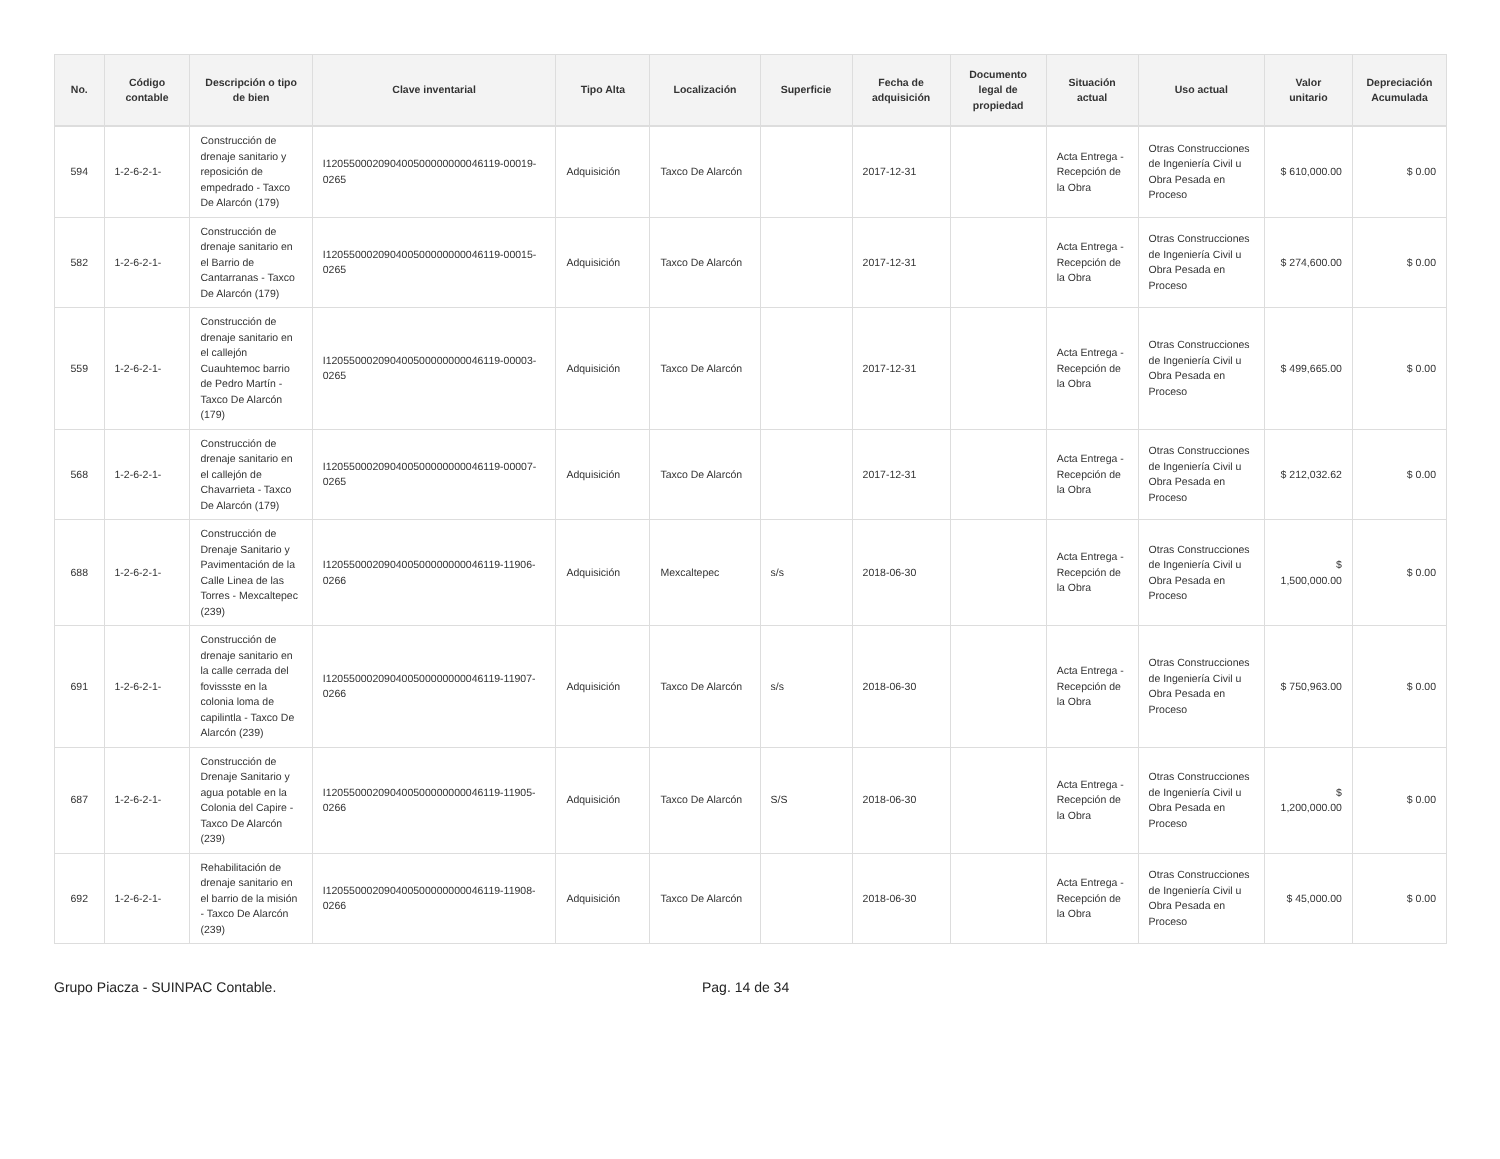| No. | Código contable | Descripción o tipo de bien | Clave inventarial | Tipo Alta | Localización | Superficie | Fecha de adquisición | Documento legal de propiedad | Situación actual | Uso actual | Valor unitario | Depreciación Acumulada |
| --- | --- | --- | --- | --- | --- | --- | --- | --- | --- | --- | --- | --- |
| 594 | 1-2-6-2-1- | Construcción de drenaje sanitario y reposición de empedrado - Taxco De Alarcón (179) | I120550002090400500000000046119-00019-0265 | Adquisición | Taxco De Alarcón | | 2017-12-31 | | Acta Entrega - Recepción de la Obra | Otras Construcciones de Ingeniería Civil u Obra Pesada en Proceso | $ 610,000.00 | $ 0.00 |
| 582 | 1-2-6-2-1- | Construcción de drenaje sanitario en el Barrio de Cantarranas - Taxco De Alarcón (179) | I120550002090400500000000046119-00015-0265 | Adquisición | Taxco De Alarcón | | 2017-12-31 | | Acta Entrega - Recepción de la Obra | Otras Construcciones de Ingeniería Civil u Obra Pesada en Proceso | $ 274,600.00 | $ 0.00 |
| 559 | 1-2-6-2-1- | Construcción de drenaje sanitario en el callejón Cuauhtemoc barrio de Pedro Martín - Taxco De Alarcón (179) | I120550002090400500000000046119-00003-0265 | Adquisición | Taxco De Alarcón | | 2017-12-31 | | Acta Entrega - Recepción de la Obra | Otras Construcciones de Ingeniería Civil u Obra Pesada en Proceso | $ 499,665.00 | $ 0.00 |
| 568 | 1-2-6-2-1- | Construcción de drenaje sanitario en el callejón de Chavarrieta - Taxco De Alarcón (179) | I120550002090400500000000046119-00007-0265 | Adquisición | Taxco De Alarcón | | 2017-12-31 | | Acta Entrega - Recepción de la Obra | Otras Construcciones de Ingeniería Civil u Obra Pesada en Proceso | $ 212,032.62 | $ 0.00 |
| 688 | 1-2-6-2-1- | Construcción de Drenaje Sanitario y Pavimentación de la Calle Linea de las Torres - Mexcaltepec (239) | I120550002090400500000000046119-11906-0266 | Adquisición | Mexcaltepec | s/s | 2018-06-30 | | Acta Entrega - Recepción de la Obra | Otras Construcciones de Ingeniería Civil u Obra Pesada en Proceso | $ 1,500,000.00 | $ 0.00 |
| 691 | 1-2-6-2-1- | Construcción de drenaje sanitario en la calle cerrada del fovissste en la colonia loma de capilintla - Taxco De Alarcón (239) | I120550002090400500000000046119-11907-0266 | Adquisición | Taxco De Alarcón | s/s | 2018-06-30 | | Acta Entrega - Recepción de la Obra | Otras Construcciones de Ingeniería Civil u Obra Pesada en Proceso | $ 750,963.00 | $ 0.00 |
| 687 | 1-2-6-2-1- | Construcción de Drenaje Sanitario y agua potable en la Colonia del Capire - Taxco De Alarcón (239) | I120550002090400500000000046119-11905-0266 | Adquisición | Taxco De Alarcón | S/S | 2018-06-30 | | Acta Entrega - Recepción de la Obra | Otras Construcciones de Ingeniería Civil u Obra Pesada en Proceso | $ 1,200,000.00 | $ 0.00 |
| 692 | 1-2-6-2-1- | Rehabilitación de drenaje sanitario en el barrio de la misión - Taxco De Alarcón (239) | I120550002090400500000000046119-11908-0266 | Adquisición | Taxco De Alarcón | | 2018-06-30 | | Acta Entrega - Recepción de la Obra | Otras Construcciones de Ingeniería Civil u Obra Pesada en Proceso | $ 45,000.00 | $ 0.00 |
Grupo Piacza - SUINPAC Contable. Pag. 14 de 34